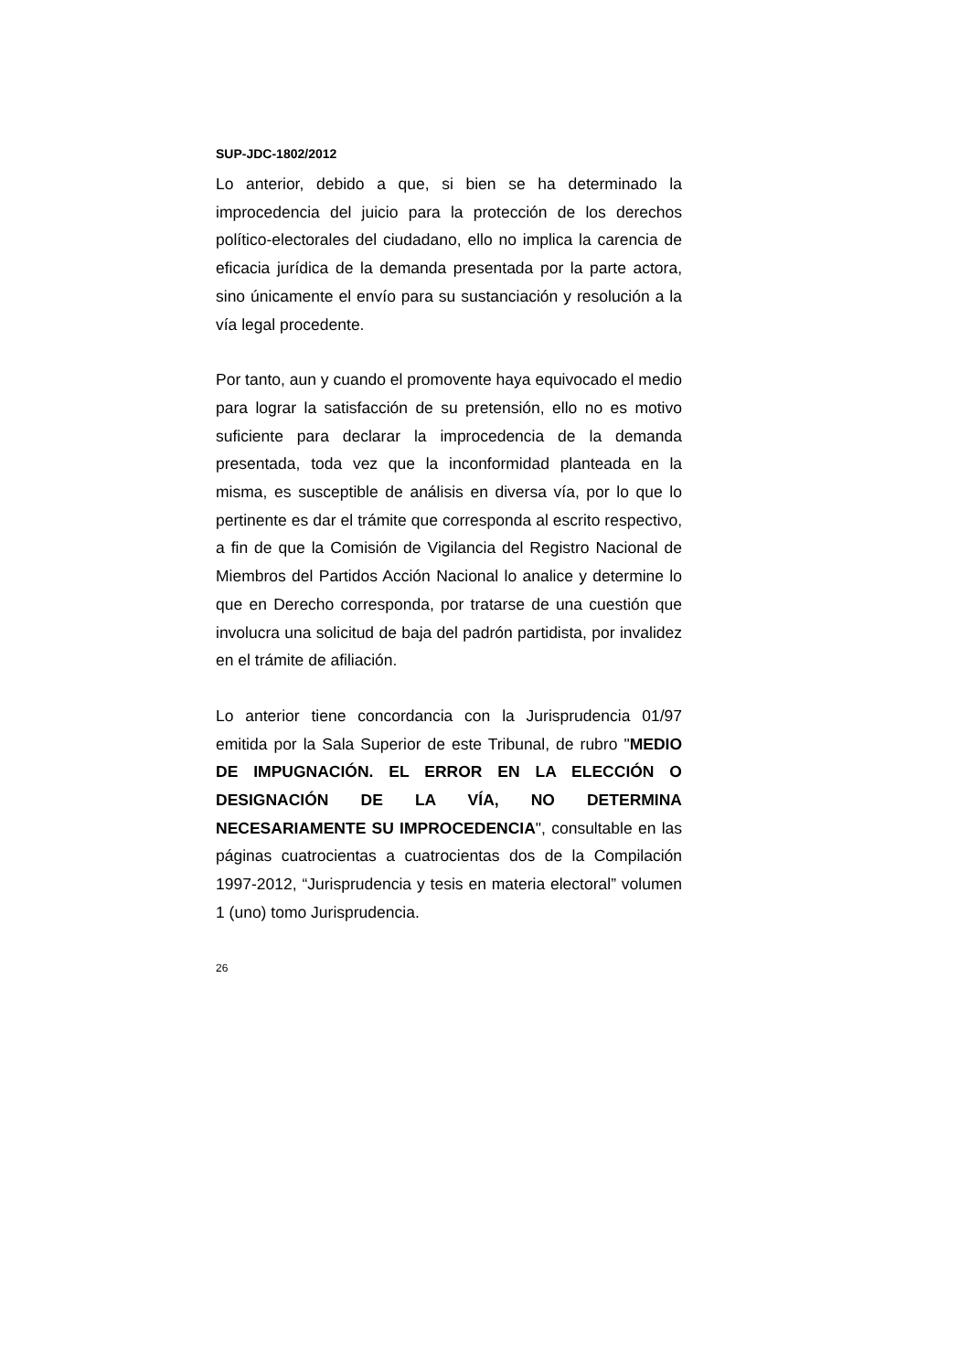SUP-JDC-1802/2012
Lo anterior, debido a que, si bien se ha determinado la improcedencia del juicio para la protección de los derechos político-electorales del ciudadano, ello no implica la carencia de eficacia jurídica de la demanda presentada por la parte actora, sino únicamente el envío para su sustanciación y resolución a la vía legal procedente.
Por tanto, aun y cuando el promovente haya equivocado el medio para lograr la satisfacción de su pretensión, ello no es motivo suficiente para declarar la improcedencia de la demanda presentada, toda vez que la inconformidad planteada en la misma, es susceptible de análisis en diversa vía, por lo que lo pertinente es dar el trámite que corresponda al escrito respectivo, a fin de que la Comisión de Vigilancia del Registro Nacional de Miembros del Partidos Acción Nacional lo analice y determine lo que en Derecho corresponda, por tratarse de una cuestión que involucra una solicitud de baja del padrón partidista, por invalidez en el trámite de afiliación.
Lo anterior tiene concordancia con la Jurisprudencia 01/97 emitida por la Sala Superior de este Tribunal, de rubro "MEDIO DE IMPUGNACIÓN. EL ERROR EN LA ELECCIÓN O DESIGNACIÓN DE LA VÍA, NO DETERMINA NECESARIAMENTE SU IMPROCEDENCIA", consultable en las páginas cuatrocientas a cuatrocientas dos de la Compilación 1997-2012, “Jurisprudencia y tesis en materia electoral” volumen 1 (uno) tomo Jurisprudencia.
26